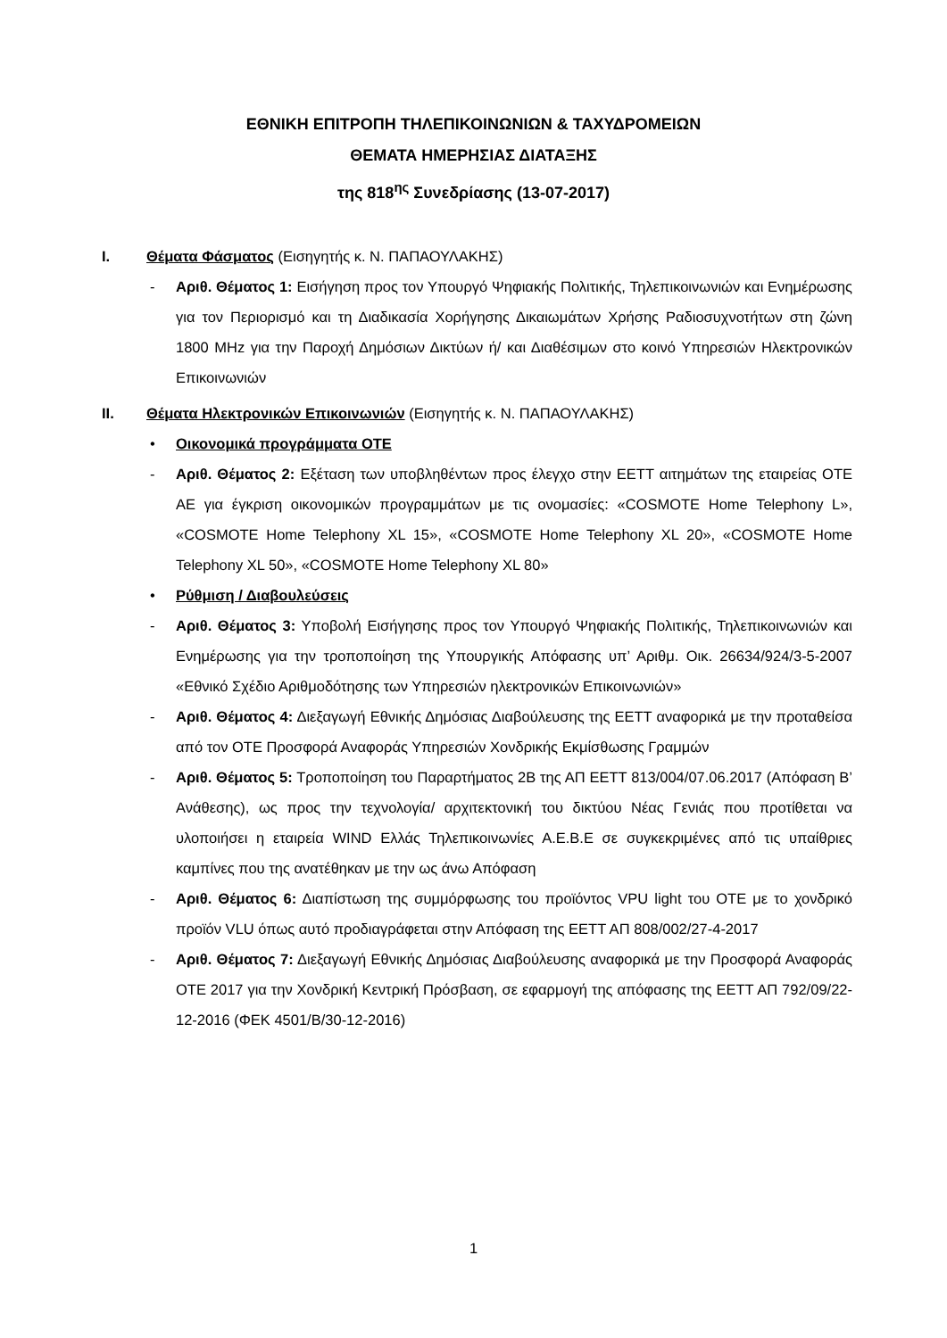ΕΘΝΙΚΗ ΕΠΙΤΡΟΠΗ ΤΗΛΕΠΙΚΟΙΝΩΝΙΩΝ & ΤΑΧΥΔΡΟΜΕΙΩΝ
ΘΕΜΑΤΑ ΗΜΕΡΗΣΙΑΣ ΔΙΑΤΑΞΗΣ
της 818<sup>ης</sup> Συνεδρίασης (13-07-2017)
I. Θέματα Φάσματος (Εισηγητής κ. Ν. ΠΑΠΑΟΥΛΑΚΗΣ)
- Αριθ. Θέματος 1: Εισήγηση προς τον Υπουργό Ψηφιακής Πολιτικής, Τηλεπικοινωνιών και Ενημέρωσης για τον Περιορισμό και τη Διαδικασία Χορήγησης Δικαιωμάτων Χρήσης Ραδιοσυχνοτήτων στη ζώνη 1800 MHz για την Παροχή Δημόσιων Δικτύων ή/ και Διαθέσιμων στο κοινό Υπηρεσιών Ηλεκτρονικών Επικοινωνιών
II. Θέματα Ηλεκτρονικών Επικοινωνιών (Εισηγητής κ. Ν. ΠΑΠΑΟΥΛΑΚΗΣ)
• Οικονομικά προγράμματα ΟΤΕ
- Αριθ. Θέματος 2: Εξέταση των υποβληθέντων προς έλεγχο στην ΕΕΤΤ αιτημάτων της εταιρείας ΟΤΕ ΑΕ για έγκριση οικονομικών προγραμμάτων με τις ονομασίες: «COSMOTE Home Telephony L», «COSMOTE Home Telephony XL 15», «COSMOTE Home Telephony XL 20», «COSMOTE Home Telephony XL 50», «COSMOTE Home Telephony XL 80»
• Ρύθμιση / Διαβουλεύσεις
- Αριθ. Θέματος 3: Υποβολή Εισήγησης προς τον Υπουργό Ψηφιακής Πολιτικής, Τηλεπικοινωνιών και Ενημέρωσης για την τροποποίηση της Υπουργικής Απόφασης υπ’ Αριθμ. Οικ. 26634/924/3-5-2007 «Εθνικό Σχέδιο Αριθμοδότησης των Υπηρεσιών ηλεκτρονικών Επικοινωνιών»
- Αριθ. Θέματος 4: Διεξαγωγή Εθνικής Δημόσιας Διαβούλευσης της ΕΕΤΤ αναφορικά με την προταθείσα από τον ΟΤΕ Προσφορά Αναφοράς Υπηρεσιών Χονδρικής Εκμίσθωσης Γραμμών
- Αριθ. Θέματος 5: Τροποποίηση του Παραρτήματος 2Β της ΑΠ ΕΕΤΤ 813/004/07.06.2017 (Απόφαση Β’ Ανάθεσης), ως προς την τεχνολογία/ αρχιτεκτονική του δικτύου Νέας Γενιάς που προτίθεται να υλοποιήσει η εταιρεία WIND Ελλάς Τηλεπικοινωνίες Α.Ε.Β.Ε σε συγκεκριμένες από τις υπαίθριες καμπίνες που της ανατέθηκαν με την ως άνω Απόφαση
- Αριθ. Θέματος 6: Διαπίστωση της συμμόρφωσης του προϊόντος VPU light του ΟΤΕ με το χονδρικό προϊόν VLU όπως αυτό προδιαγράφεται στην Απόφαση της ΕΕΤΤ ΑΠ 808/002/27-4-2017
- Αριθ. Θέματος 7: Διεξαγωγή Εθνικής Δημόσιας Διαβούλευσης αναφορικά με την Προσφορά Αναφοράς ΟΤΕ 2017 για την Χονδρική Κεντρική Πρόσβαση, σε εφαρμογή της απόφασης της ΕΕΤΤ ΑΠ 792/09/22-12-2016 (ΦΕΚ 4501/Β/30-12-2016)
1